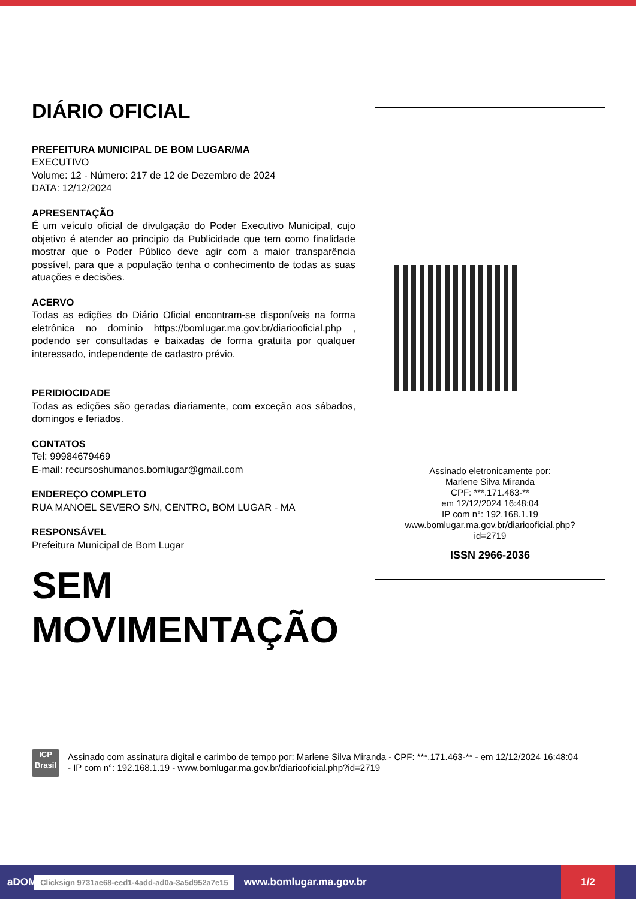DIÁRIO OFICIAL
PREFEITURA MUNICIPAL DE BOM LUGAR/MA
EXECUTIVO
Volume: 12 - Número: 217 de 12 de Dezembro de 2024
DATA: 12/12/2024
APRESENTAÇÃO
É um veículo oficial de divulgação do Poder Executivo Municipal, cujo objetivo é atender ao principio da Publicidade que tem como finalidade mostrar que o Poder Público deve agir com a maior transparência possível, para que a população tenha o conhecimento de todas as suas atuações e decisões.
ACERVO
Todas as edições do Diário Oficial encontram-se disponíveis na forma eletrônica no domínio https://bomlugar.ma.gov.br/diariooficial.php , podendo ser consultadas e baixadas de forma gratuita por qualquer interessado, independente de cadastro prévio.
PERIDIOCIDADE
Todas as edições são geradas diariamente, com exceção aos sábados, domingos e feriados.
CONTATOS
Tel: 99984679469
E-mail: recursoshumanos.bomlugar@gmail.com
ENDEREÇO COMPLETO
RUA MANOEL SEVERO S/N, CENTRO, BOM LUGAR - MA
RESPONSÁVEL
Prefeitura Municipal de Bom Lugar
SEM
MOVIMENTAÇÃO
Assinado eletronicamente por:
Marlene Silva Miranda
CPF: ***.171.463-**
em 12/12/2024 16:48:04
IP com n°: 192.168.1.19
www.bomlugar.ma.gov.br/diariooficial.php?
id=2719
ISSN 2966-2036
ICP
Brasil
Assinado com assinatura digital e carimbo de tempo por: Marlene Silva Miranda - CPF: ***.171.463-** - em 12/12/2024 16:48:04 - IP com n°: 192.168.1.19 - www.bomlugar.ma.gov.br/diariooficial.php?id=2719
aDOM Clicksign 9731ae68-eed1-4add-ad0a-3a5d952a7e15 www.bomlugar.ma.gov.br 1/2